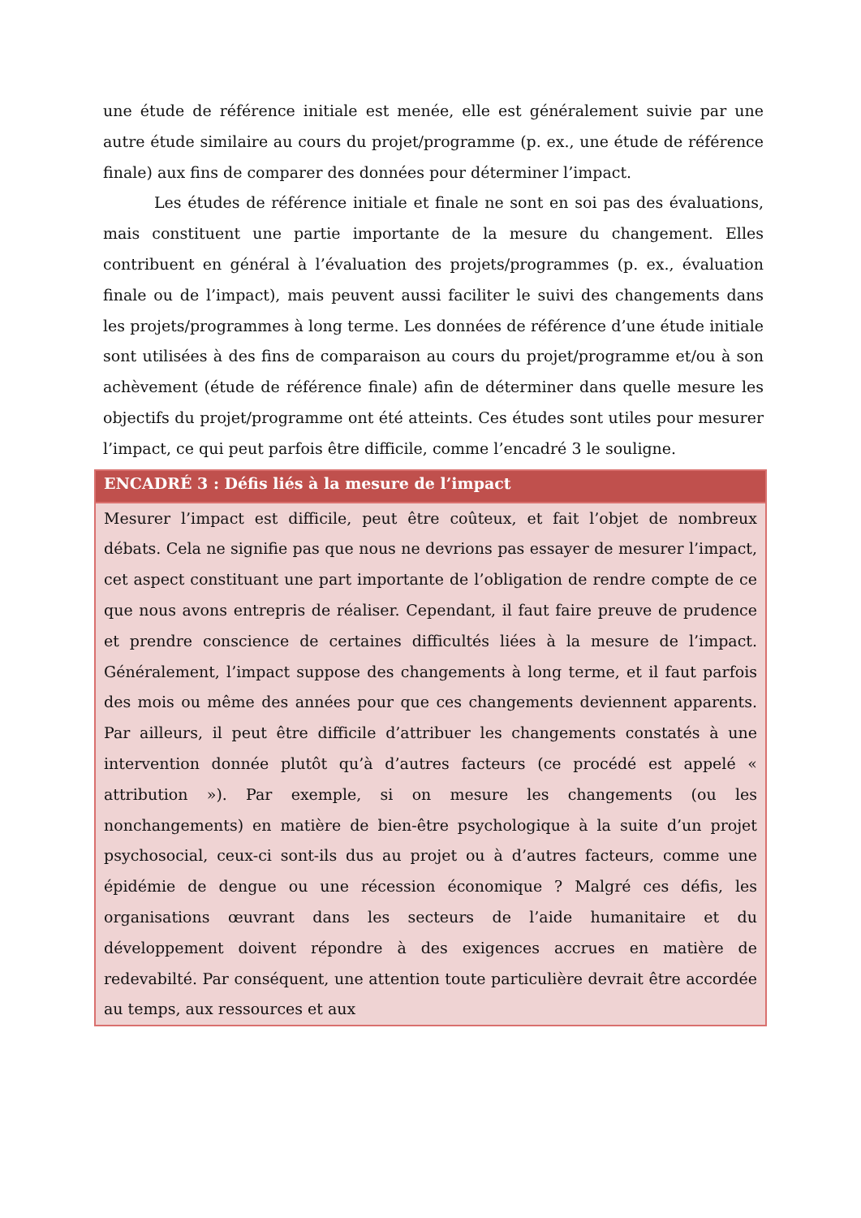une étude de référence initiale est menée, elle est généralement suivie par une autre étude similaire au cours du projet/programme (p. ex., une étude de référence finale) aux fins de comparer des données pour déterminer l’impact.
Les études de référence initiale et finale ne sont en soi pas des évaluations, mais constituent une partie importante de la mesure du changement. Elles contribuent en général à l’évaluation des projets/programmes (p. ex., évaluation finale ou de l’impact), mais peuvent aussi faciliter le suivi des changements dans les projets/programmes à long terme. Les données de référence d’une étude initiale sont utilisées à des fins de comparaison au cours du projet/programme et/ou à son achèvement (étude de référence finale) afin de déterminer dans quelle mesure les objectifs du projet/programme ont été atteints. Ces études sont utiles pour mesurer l’impact, ce qui peut parfois être difficile, comme l’encadré 3 le souligne.
ENCADRÉ 3 : Défis liés à la mesure de l’impact
Mesurer l’impact est difficile, peut être coûteux, et fait l’objet de nombreux débats. Cela ne signifie pas que nous ne devrions pas essayer de mesurer l’impact, cet aspect constituant une part importante de l’obligation de rendre compte de ce que nous avons entrepris de réaliser. Cependant, il faut faire preuve de prudence et prendre conscience de certaines difficultés liées à la mesure de l’impact. Généralement, l’impact suppose des changements à long terme, et il faut parfois des mois ou même des années pour que ces changements deviennent apparents. Par ailleurs, il peut être difficile d’attribuer les changements constatés à une intervention donnée plutôt qu’à d’autres facteurs (ce procédé est appelé « attribution »). Par exemple, si on mesure les changements (ou les nonchangements) en matière de bien-être psychologique à la suite d’un projet psychosocial, ceux-ci sont-ils dus au projet ou à d’autres facteurs, comme une épidémie de dengue ou une récession économique ? Malgré ces défis, les organisations œuvrant dans les secteurs de l’aide humanitaire et du développement doivent répondre à des exigences accrues en matière de redevabilté. Par conséquent, une attention toute particulière devrait être accordée au temps, aux ressources et aux